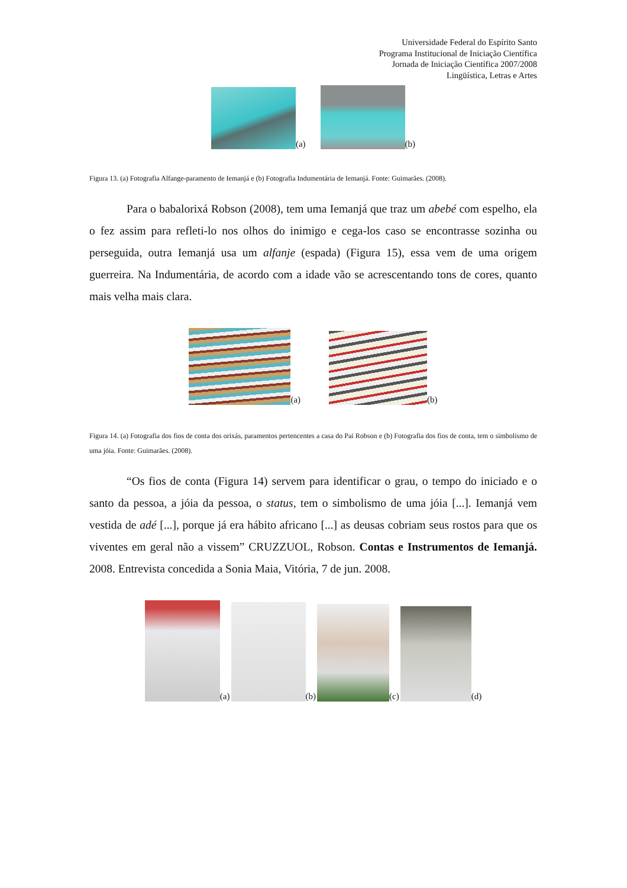Universidade Federal do Espírito Santo
Programa Institucional de Iniciação Científica
Jornada de Iniciação Científica 2007/2008
Lingüística, Letras e Artes
(a) (b)
Figura 13. (a) Fotografia Alfange-paramento de Iemanjá e (b) Fotografia Indumentária de Iemanjá. Fonte: Guimarães. (2008).
Para o babalorixá Robson (2008), tem uma Iemanjá que traz um abebé com espelho, ela o fez assim para refleti-lo nos olhos do inimigo e cega-los caso se encontrasse sozinha ou perseguida, outra Iemanjá usa um alfanje (espada) (Figura 15), essa vem de uma origem guerreira. Na Indumentária, de acordo com a idade vão se acrescentando tons de cores, quanto mais velha mais clara.
(a) (b)
Figura 14. (a) Fotografia dos fios de conta dos orixás, paramentos pertencentes a casa do Pai Robson e (b) Fotografia dos fios de conta, tem o simbolismo de uma jóia. Fonte: Guimarães. (2008).
“Os fios de conta (Figura 14) servem para identificar o grau, o tempo do iniciado e o santo da pessoa, a jóia da pessoa, o status, tem o simbolismo de uma jóia [...]. Iemanjá vem vestida de adé [...], porque já era hábito africano [...] as deusas cobriam seus rostos para que os viventes em geral não a vissem” CRUZZUOL, Robson. Contas e Instrumentos de Iemanjá. 2008. Entrevista concedida a Sonia Maia, Vitória, 7 de jun. 2008.
(a) (b) (c) (d)